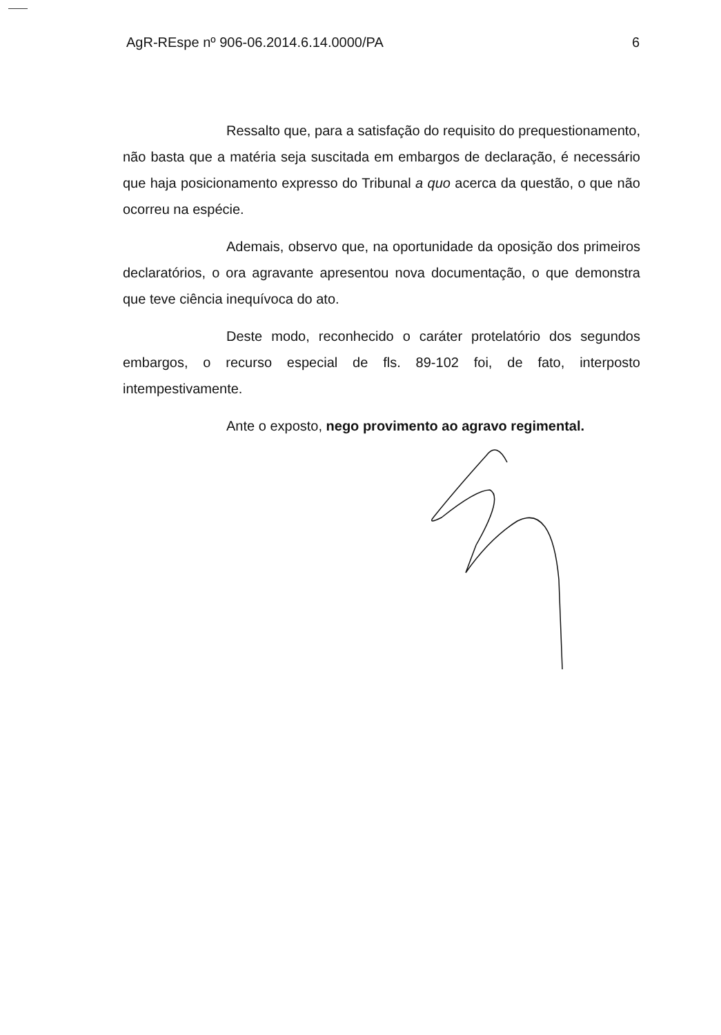AgR-REspe nº 906-06.2014.6.14.0000/PA 6
Ressalto que, para a satisfação do requisito do prequestionamento, não basta que a matéria seja suscitada em embargos de declaração, é necessário que haja posicionamento expresso do Tribunal a quo acerca da questão, o que não ocorreu na espécie.
Ademais, observo que, na oportunidade da oposição dos primeiros declaratórios, o ora agravante apresentou nova documentação, o que demonstra que teve ciência inequívoca do ato.
Deste modo, reconhecido o caráter protelatório dos segundos embargos, o recurso especial de fls. 89-102 foi, de fato, interposto intempestivamente.
Ante o exposto, nego provimento ao agravo regimental.